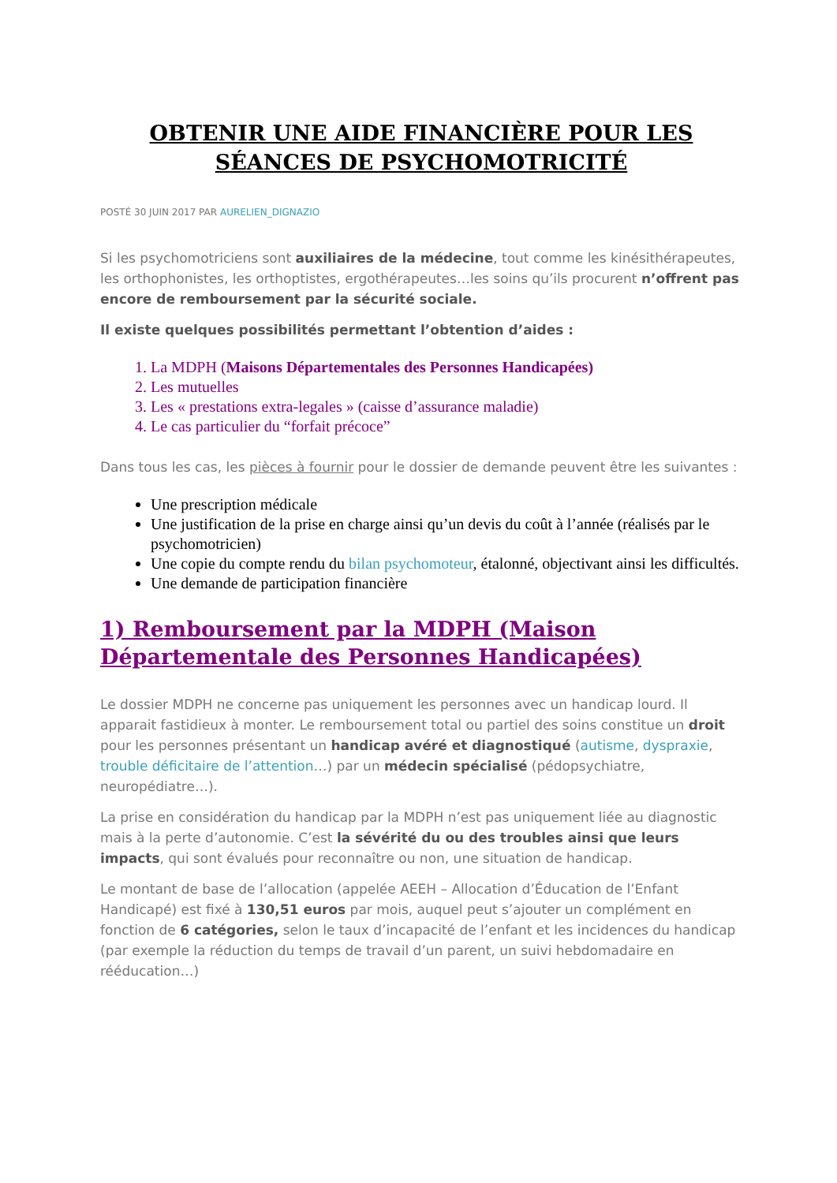OBTENIR UNE AIDE FINANCIÈRE POUR LES SÉANCES DE PSYCHOMOTRICITÉ
POSTÉ 30 JUIN 2017 PAR AURELIEN_DIGNAZIO
Si les psychomotriciens sont auxiliaires de la médecine, tout comme les kinésithérapeutes, les orthophonistes, les orthoptistes, ergothérapeutes…les soins qu’ils procurent n’offrent pas encore de remboursement par la sécurité sociale.
Il existe quelques possibilités permettant l’obtention d’aides :
1. La MDPH (Maisons Départementales des Personnes Handicapées)
2. Les mutuelles
3. Les « prestations extra-legales » (caisse d’assurance maladie)
4. Le cas particulier du “forfait précoce”
Dans tous les cas, les pièces à fournir pour le dossier de demande peuvent être les suivantes :
Une prescription médicale
Une justification de la prise en charge ainsi qu’un devis du coût à l’année (réalisés par le psychomotricien)
Une copie du compte rendu du bilan psychomoteur, étalonné, objectivant ainsi les difficultés.
Une demande de participation financière
1) Remboursement par la MDPH (Maison Départementale des Personnes Handicapées)
Le dossier MDPH ne concerne pas uniquement les personnes avec un handicap lourd. Il apparait fastidieux à monter. Le remboursement total ou partiel des soins constitue un droit pour les personnes présentant un handicap avéré et diagnostiqué (autisme, dyspraxie, trouble déficitaire de l’attention…) par un médecin spécialisé (pédopsychiatre, neuropédiatre…).
La prise en considération du handicap par la MDPH n’est pas uniquement liée au diagnostic mais à la perte d’autonomie. C’est la sévérité du ou des troubles ainsi que leurs impacts, qui sont évalués pour reconnaître ou non, une situation de handicap.
Le montant de base de l’allocation (appelée AEEH – Allocation d’Éducation de l’Enfant Handicapé) est fixé à 130,51 euros par mois, auquel peut s’ajouter un complément en fonction de 6 catégories, selon le taux d’incapacité de l’enfant et les incidences du handicap (par exemple la réduction du temps de travail d’un parent, un suivi hebdomadaire en rééducation…)